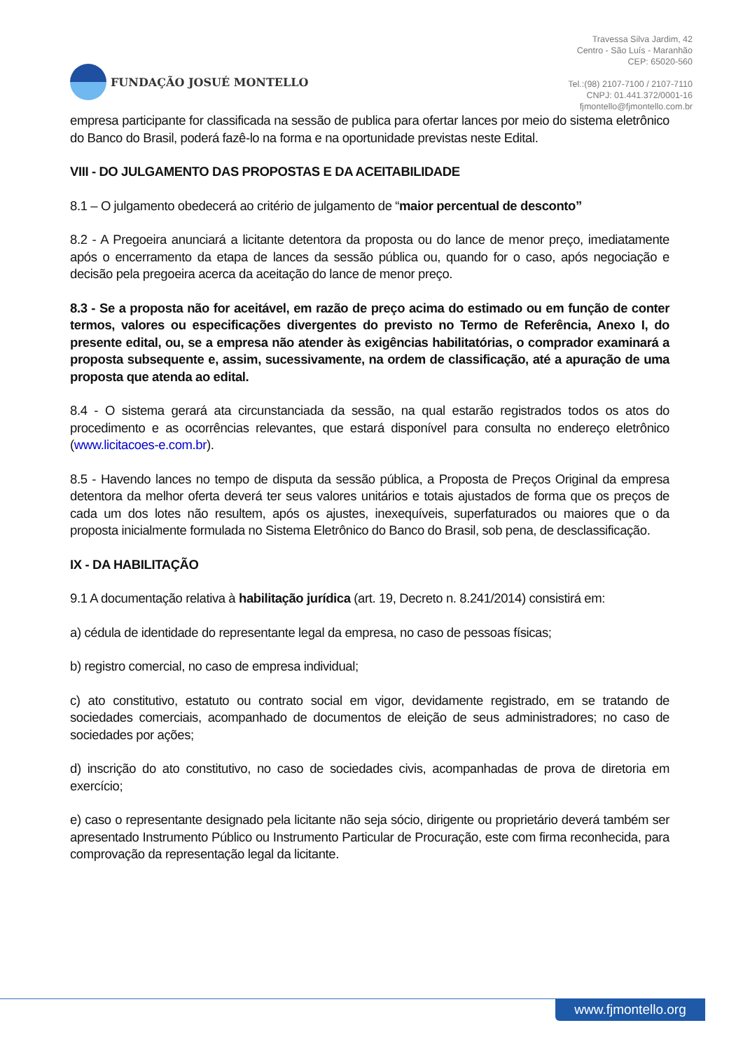FUNDAÇÃO JOSUÉ MONTELLO
Travessa Silva Jardim, 42
Centro - São Luís - Maranhão
CEP: 65020-560
Tel.:(98) 2107-7100 / 2107-7110
CNPJ: 01.441.372/0001-16
fjmontello@fjmontello.com.br
empresa participante for classificada na sessão de publica para ofertar lances por meio do sistema eletrônico do Banco do Brasil, poderá fazê-lo na forma e na oportunidade previstas neste Edital.
VIII - DO JULGAMENTO DAS PROPOSTAS E DA ACEITABILIDADE
8.1 – O julgamento obedecerá ao critério de julgamento de “maior percentual de desconto”
8.2 - A Pregoeira anunciará a licitante detentora da proposta ou do lance de menor preço, imediatamente após o encerramento da etapa de lances da sessão pública ou, quando for o caso, após negociação e decisão pela pregoeira acerca da aceitação do lance de menor preço.
8.3 - Se a proposta não for aceitável, em razão de preço acima do estimado ou em função de conter termos, valores ou especificações divergentes do previsto no Termo de Referência, Anexo I, do presente edital, ou, se a empresa não atender às exigências habilitatórias, o comprador examinará a proposta subsequente e, assim, sucessivamente, na ordem de classificação, até a apuração de uma proposta que atenda ao edital.
8.4 - O sistema gerará ata circunstanciada da sessão, na qual estarão registrados todos os atos do procedimento e as ocorrências relevantes, que estará disponível para consulta no endereço eletrônico (www.licitacoes-e.com.br).
8.5 - Havendo lances no tempo de disputa da sessão pública, a Proposta de Preços Original da empresa detentora da melhor oferta deverá ter seus valores unitários e totais ajustados de forma que os preços de cada um dos lotes não resultem, após os ajustes, inexequíveis, superfaturados ou maiores que o da proposta inicialmente formulada no Sistema Eletrônico do Banco do Brasil, sob pena, de desclassificação.
IX - DA HABILITAÇÃO
9.1 A documentação relativa à habilitação jurídica (art. 19, Decreto n. 8.241/2014) consistirá em:
a) cédula de identidade do representante legal da empresa, no caso de pessoas físicas;
b) registro comercial, no caso de empresa individual;
c) ato constitutivo, estatuto ou contrato social em vigor, devidamente registrado, em se tratando de sociedades comerciais, acompanhado de documentos de eleição de seus administradores; no caso de sociedades por ações;
d) inscrição do ato constitutivo, no caso de sociedades civis, acompanhadas de prova de diretoria em exercício;
e) caso o representante designado pela licitante não seja sócio, dirigente ou proprietário deverá também ser apresentado Instrumento Público ou Instrumento Particular de Procuração, este com firma reconhecida, para comprovação da representação legal da licitante.
www.fjmontello.org